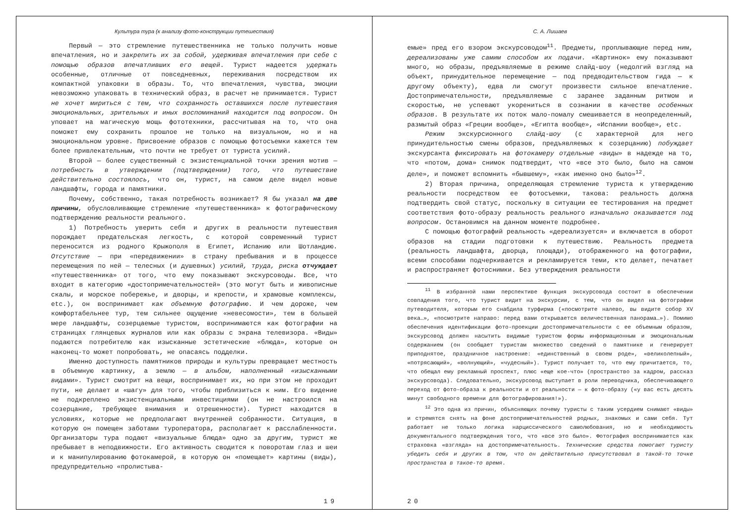Культура тура (к анализу фото-конструкции путешествия)
Первый — это стремление путешественника не только получить новые впечатления, но и закрепить их за собой, удерживая впечатления при себе с помощью образов впечатливших его вещей. Турист надеется удержать особенные, отличные от повседневных, переживания посредством их компактной упаковки в образы. То, что впечатления, чувства, эмоции невозможно упаковать в технический образ, в расчет не принимается. Турист не хочет мириться с тем, что сохранность оставшихся после путешествия эмоциональных, зрительных и иных воспоминаний находится под вопросом. Он уповает на магическую мощь фототехники, рассчитывая на то, что она поможет ему сохранить прошлое не только на визуальном, но и на эмоциональном уровне. Присвоение образов с помощью фотосъемки кажется тем более привлекательным, что почти не требует от туриста усилий.
Второй — более существенный с экзистенциальной точки зрения мотив — потребность в утверждении (подтверждении) того, что путешествие действительно состоялось, что он, турист, на самом деле видел новые ландшафты, города и памятники.
Почему, собственно, такая потребность возникает? Я бы указал на две причины, обусловливающие стремление «путешественника» к фотографическому подтверждению реальности реального.
1) Потребность уверить себя и других в реальности путешествия порождает предательская легкость, с которой современный турист переносится из родного Крыжополя в Египет, Испанию или Шотландию. Отсутствие — при «передвижении» в страну пребывания и в процессе перемещения по ней — телесных (и душевных) усилий, труда, риска отчуждает «путешественника» от того, что ему показывают экскурсоводы. Все, что входит в категорию «достопримечательностей» (это могут быть и живописные скалы, и морское побережье, и дворцы, и крепости, и храмовые комплексы, etc.), он воспринимает как объемную фотографию. И чем дороже, чем комфортабельнее тур, тем сильнее ощущение «невесомости», тем в большей мере ландшафты, созерцаемые туристом, воспринимаются как фотографии на страницах глянцевых журналов или как образы с экрана телевизора. «Виды» подаются потребителю как изысканные эстетические «блюда», которые он наконец-то может попробовать, не опасаясь подделки.
Именно доступность памятников природы и культуры превращает местность в объемную картинку, а землю — в альбом, наполненный «изысканными видами». Турист смотрит на вещи, воспринимает их, но при этом не проходит пути, не делает и «шагу» для того, чтобы приблизиться к ним. Его видение не подкреплено экзистенциальными инвестициями (он не настроился на созерцание, требующее внимания и отрешенности). Турист находится в условиях, которые не предполагают внутренней собранности. Ситуация, в которую он помещен заботами туроператора, располагает к расслабленности. Организаторы тура подают «визуальные блюда» одно за другим, турист же пребывает в неподвижности. Его активность сводится к поворотам глаз и шеи и к манипулированию фотокамерой, в которую он «помещает» картины (виды), предупредительно «пролистыва-
19
С. А. Лишаев
емые» пред его взором экскурсоводом<sup>11</sup>. Предметы, проплывающие перед ним, дереализованы уже самим способом их подачи. «Картинок» ему показывают много, но образы, предъявляемые в режиме слайд-шоу (недолгий взгляд на объект, принудительное перемещение — под предводительством гида — к другому объекту), едва ли смогут произвести сильное впечатление. Достопримечательности, предъявляемые с заранее заданным ритмом и скоростью, не успевают укорениться в сознании в качестве особенных образов. В результате их поток мало-помалу смешивается в неопределенный, размытый образ «Греции вообще», «Египта вообще», «Испании вообще», etc.
Режим экскурсионного слайд-шоу (с характерной для него принудительностью смены образов, предъявляемых к созерцанию) побуждает экскурсанта фиксировать на фотокамеру отдельные «виды» в надежде на то, что «потом, дома» снимок подтвердит, что «все это было, было на самом деле», и поможет вспомнить «бывшему», «как именно оно было»<sup>12</sup>.
2) Вторая причина, определяющая стремление туриста к утверждению реальности посредством ее фотосъемки, такова: реальность должна подтвердить свой статус, поскольку в ситуации ее тестирования на предмет соответствия фото-образу реальность реального изначально оказывается под вопросом. Остановимся на данном моменте подробнее.
С помощью фотографий реальность «дереализуется» и включается в оборот образов на стадии подготовки к путешествию. Реальность предмета (реальность ландшафта, дворца, площади), отображенного на фотографии, всеми способами подчеркивается и рекламируется теми, кто делает, печатает и распространяет фотоснимки. Без утверждения реальности
<sup>11</sup> В избранной нами перспективе функция экскурсовода состоит в обеспечении совпадения того, что турист видит на экскурсии, с тем, что он видел на фотографии путеводителя, которым его снабдила турфирма («посмотрите налево, вы видите собор XV века…», «посмотрите направо: перед вами открывается величественная панорама…»). Помимо обеспечения идентификации фото-проекции достопримечательности с ее объемным образом, экскурсовод должен насытить видимые туристом формы информационным и эмоциональным содержанием (он сообщает туристам множество сведений о памятнике и генерирует приподнятое, праздничное настроение: «единственный в своем роде», «великолепный», «потрясающий», «волнующий», «чудесный»). Турист получает то, что ему причитается, то, что обещал ему рекламный проспект, плюс «еще кое-что» (пространство за кадром, рассказ экскурсовода). Следовательно, экскурсовод выступает в роли переводчика, обеспечивающего переход от фото-образа к реальности и от реальности — к фото-образу («у вас есть десять минут свободного времени для фотографирования!»).
<sup>12</sup> Это одна из причин, объясняющих почему туристы с таким усердием снимают «виды» и стремятся снять на фоне достопримечательностей родных, знакомых и сами себя. Тут работает не только логика нарциссического самолюбования, но и необходимость документального подтверждения того, что «все это было». Фотография воспринимается как страховка «взгляда» на достопримечательность. Технические средства помогают туристу убедить себя и других в том, что он действительно присутствовал в такой-то точке пространства в такое-то время.
20